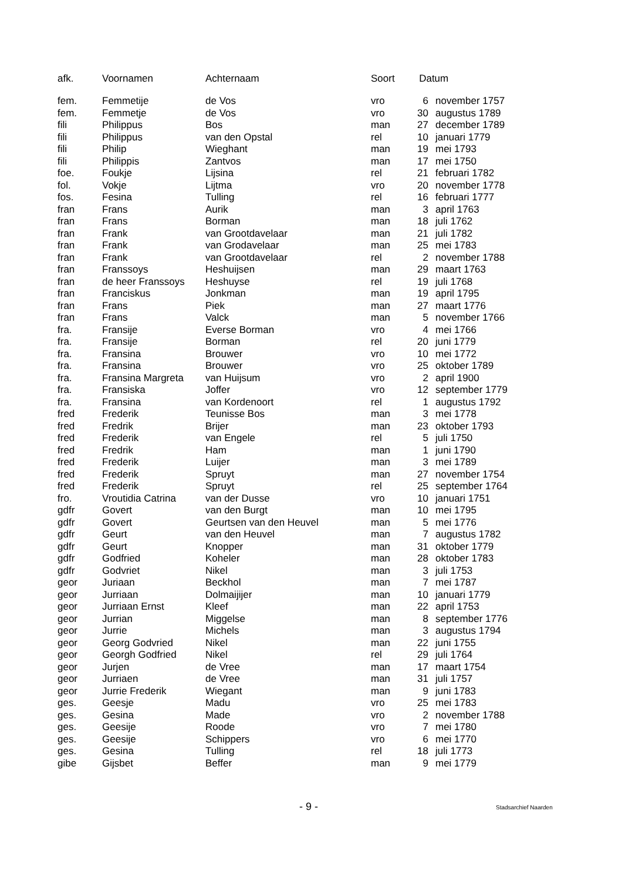| afk. | Voornamen | Achternaam | Soort | Datum | |
| --- | --- | --- | --- | --- | --- |
| fem. | Femmetije | de Vos | vro | 6 | november 1757 |
| fem. | Femmetje | de Vos | vro | 30 | augustus 1789 |
| fili | Philippus | Bos | man | 27 | december 1789 |
| fili | Philippus | van den Opstal | rel | 10 | januari 1779 |
| fili | Philip | Wieghant | man | 19 | mei 1793 |
| fili | Philippis | Zantvos | man | 17 | mei 1750 |
| foe. | Foukje | Lijsina | rel | 21 | februari 1782 |
| fol. | Vokje | Lijtma | vro | 20 | november 1778 |
| fos. | Fesina | Tulling | rel | 16 | februari 1777 |
| fran | Frans | Aurik | man | 3 | april 1763 |
| fran | Frans | Borman | man | 18 | juli 1762 |
| fran | Frank | van Grootdavelaar | man | 21 | juli 1782 |
| fran | Frank | van Grodavelaar | man | 25 | mei 1783 |
| fran | Frank | van Grootdavelaar | rel | 2 | november 1788 |
| fran | Franssoys | Heshuijsen | man | 29 | maart 1763 |
| fran | de heer Franssoys | Heshuyse | rel | 19 | juli 1768 |
| fran | Franciskus | Jonkman | man | 19 | april 1795 |
| fran | Frans | Piek | man | 27 | maart 1776 |
| fran | Frans | Valck | man | 5 | november 1766 |
| fra. | Fransije | Everse Borman | vro | 4 | mei 1766 |
| fra. | Fransije | Borman | rel | 20 | juni 1779 |
| fra. | Fransina | Brouwer | vro | 10 | mei 1772 |
| fra. | Fransina | Brouwer | vro | 25 | oktober 1789 |
| fra. | Fransina Margreta | van Huijsum | vro | 2 | april 1900 |
| fra. | Fransiska | Joffer | vro | 12 | september 1779 |
| fra. | Fransina | van Kordenoort | rel | 1 | augustus 1792 |
| fred | Frederik | Teunisse Bos | man | 3 | mei 1778 |
| fred | Fredrik | Brijer | man | 23 | oktober 1793 |
| fred | Frederik | van Engele | rel | 5 | juli 1750 |
| fred | Fredrik | Ham | man | 1 | juni 1790 |
| fred | Frederik | Luijer | man | 3 | mei 1789 |
| fred | Frederik | Spruyt | man | 27 | november 1754 |
| fred | Frederik | Spruyt | rel | 25 | september 1764 |
| fro. | Vroutidia Catrina | van der Dusse | vro | 10 | januari 1751 |
| gdfr | Govert | van den Burgt | man | 10 | mei 1795 |
| gdfr | Govert | Geurtsen van den Heuvel | man | 5 | mei 1776 |
| gdfr | Geurt | van den Heuvel | man | 7 | augustus 1782 |
| gdfr | Geurt | Knopper | man | 31 | oktober 1779 |
| gdfr | Godfried | Koheler | man | 28 | oktober 1783 |
| gdfr | Godvriet | Nikel | man | 3 | juli 1753 |
| geor | Juriaan | Beckhol | man | 7 | mei 1787 |
| geor | Jurriaan | Dolmaijijer | man | 10 | januari 1779 |
| geor | Jurriaan Ernst | Kleef | man | 22 | april 1753 |
| geor | Jurrian | Miggelse | man | 8 | september 1776 |
| geor | Jurrie | Michels | man | 3 | augustus 1794 |
| geor | Georg Godvried | Nikel | man | 22 | juni 1755 |
| geor | Georgh Godfried | Nikel | rel | 29 | juli 1764 |
| geor | Jurjen | de Vree | man | 17 | maart 1754 |
| geor | Jurriaen | de Vree | man | 31 | juli 1757 |
| geor | Jurrie Frederik | Wiegant | man | 9 | juni 1783 |
| ges. | Geesje | Madu | vro | 25 | mei 1783 |
| ges. | Gesina | Made | vro | 2 | november 1788 |
| ges. | Geesije | Roode | vro | 7 | mei 1780 |
| ges. | Geesije | Schippers | vro | 6 | mei 1770 |
| ges. | Gesina | Tulling | rel | 18 | juli 1773 |
| gibe | Gijsbet | Beffer | man | 9 | mei 1779 |
- 9 - Stadsarchief Naarden